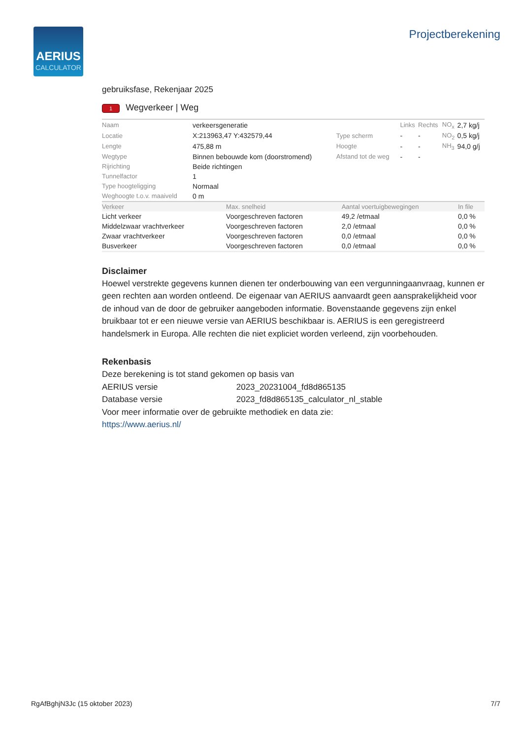AERIUS
CALCULATOR
Projectberekening
gebruiksfase, Rekenjaar 2025
1 Wegverkeer | Weg
| Naam | verkeersgeneratie | | Links | Rechts | NO<sub>x</sub> | 2,7 kg/j |
| Locatie | X:213963,47 Y:432579,44 | Type scherm | - | - | NO<sub>2</sub> | 0,5 kg/j |
| Lengte | 475,88 m | Hoogte | - | - | NH<sub>3</sub> | 94,0 g/j |
| Wegtype | Binnen bebouwde kom (doorstromend) | Afstand tot de weg | - | - | | |
| Rijrichting | Beide richtingen | | | | | |
| Tunnelfactor | 1 | | | | | |
| Type hoogteligging | Normaal | | | | | |
| Weghoogte t.o.v. maaiveld | 0 m | | | | | |
| Verkeer | Max. snelheid | Aantal voertuigbewegingen | In file |
| --- | --- | --- | --- |
| Licht verkeer | Voorgeschreven factoren | 49,2 /etmaal | 0,0 % |
| Middelzwaar vrachtverkeer | Voorgeschreven factoren | 2,0 /etmaal | 0,0 % |
| Zwaar vrachtverkeer | Voorgeschreven factoren | 0,0 /etmaal | 0,0 % |
| Busverkeer | Voorgeschreven factoren | 0,0 /etmaal | 0,0 % |
Disclaimer
Hoewel verstrekte gegevens kunnen dienen ter onderbouwing van een vergunningaanvraag, kunnen er geen rechten aan worden ontleend. De eigenaar van AERIUS aanvaardt geen aansprakelijkheid voor de inhoud van de door de gebruiker aangeboden informatie. Bovenstaande gegevens zijn enkel bruikbaar tot er een nieuwe versie van AERIUS beschikbaar is. AERIUS is een geregistreerd handelsmerk in Europa. Alle rechten die niet expliciet worden verleend, zijn voorbehouden.
Rekenbasis
Deze berekening is tot stand gekomen op basis van
AERIUS versie 2023_20231004_fd8d865135
Database versie 2023_fd8d865135_calculator_nl_stable
Voor meer informatie over de gebruikte methodiek en data zie:
https://www.aerius.nl/
RgAfBghjN3Jc (15 oktober 2023) 7/7